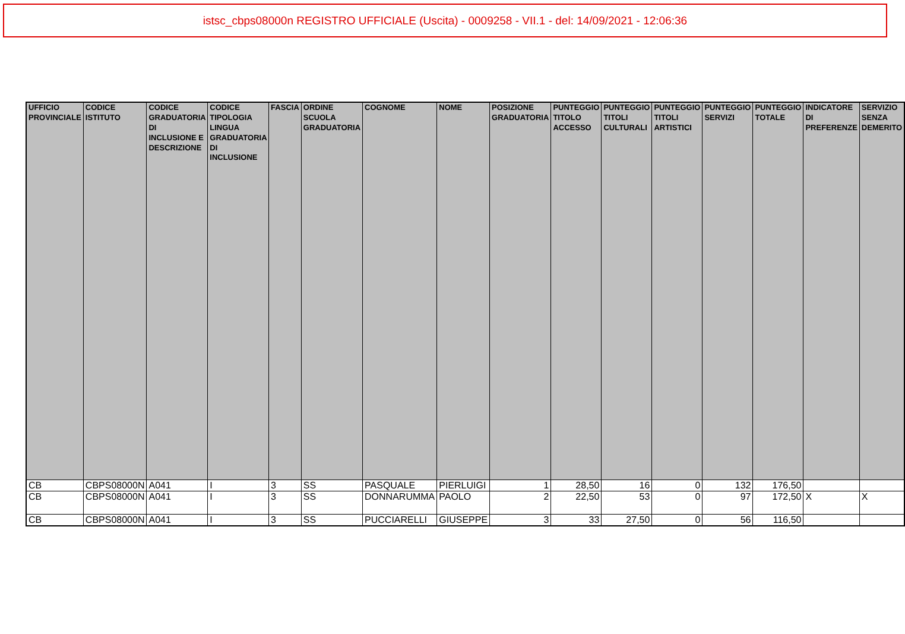istsc_cbps08000n REGISTRO UFFICIALE (Uscita) - 0009258 - VII.1 - del: 14/09/2021 - 12:06:36
| UFFICIO PROVINCIALE | CODICE ISTITUTO | CODICE GRADUATORIA DI INCLUSIONE E DESCRIZIONE | CODICE TIPOLOGIA LINGUA GRADUATORIA DI INCLUSIONE | FASCIA | ORDINE SCUOLA GRADUATORIA | COGNOME | NOME | POSIZIONE GRADUATORIA | PUNTEGGIO TITOLO ACCESSO | PUNTEGGIO TITOLI CULTURALI | PUNTEGGIO TITOLI ARTISTICI | PUNTEGGIO SERVIZI | PUNTEGGIO TOTALE | INDICATORE DI PREFERENZE | SERVIZIO SENZA DEMERITO |
| --- | --- | --- | --- | --- | --- | --- | --- | --- | --- | --- | --- | --- | --- | --- | --- |
| CB | CBPS08000N | A041 | I | 3 | SS | PASQUALE | PIERLUIGI | 1 | 28,50 | 16 | 0 | 132 | 176,50 | | |
| CB | CBPS08000N | A041 | I | 3 | SS | DONNARUMMA | PAOLO | 2 | 22,50 | 53 | 0 | 97 | 172,50 | X | X |
| CB | CBPS08000N | A041 | I | 3 | SS | PUCCIARELLI | GIUSEPPE | 3 | 33 | 27,50 | 0 | 56 | 116,50 | | |